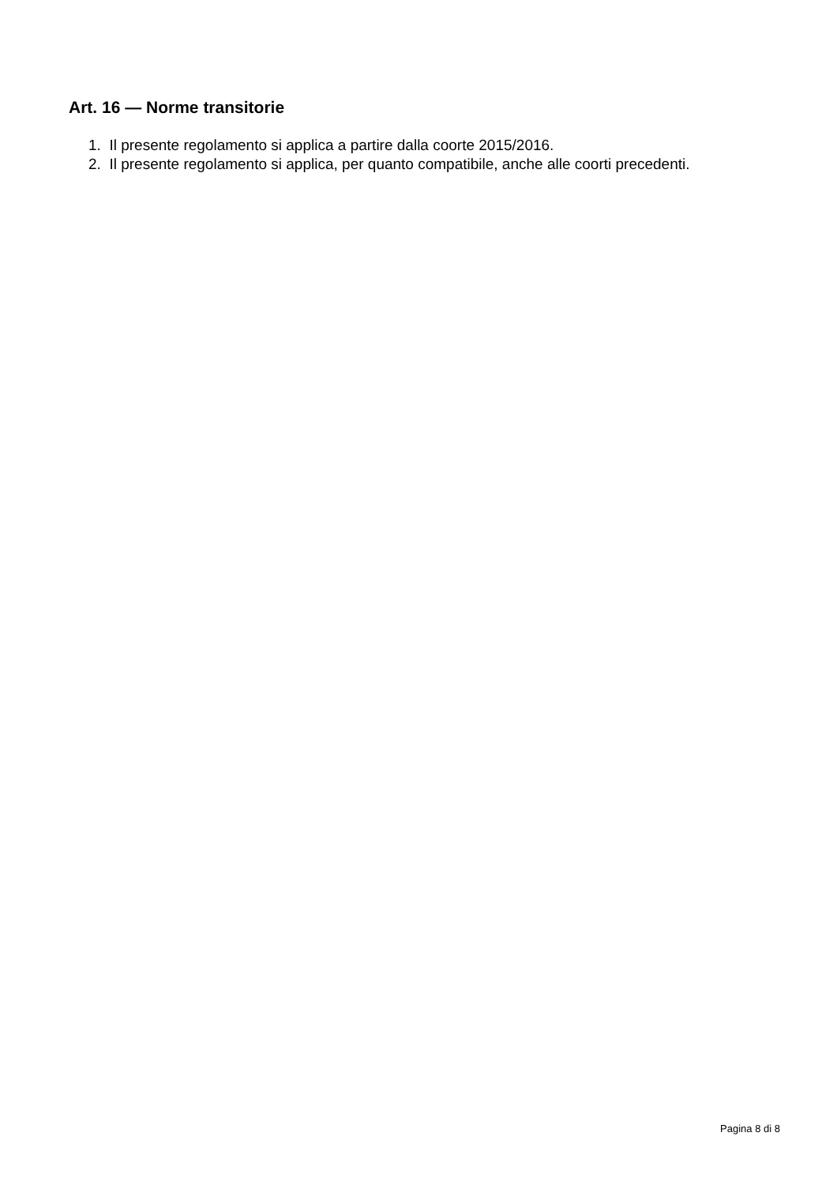Art. 16 — Norme transitorie
1. Il presente regolamento si applica a partire dalla coorte 2015/2016.
2. Il presente regolamento si applica, per quanto compatibile, anche alle coorti precedenti.
Pagina 8 di 8